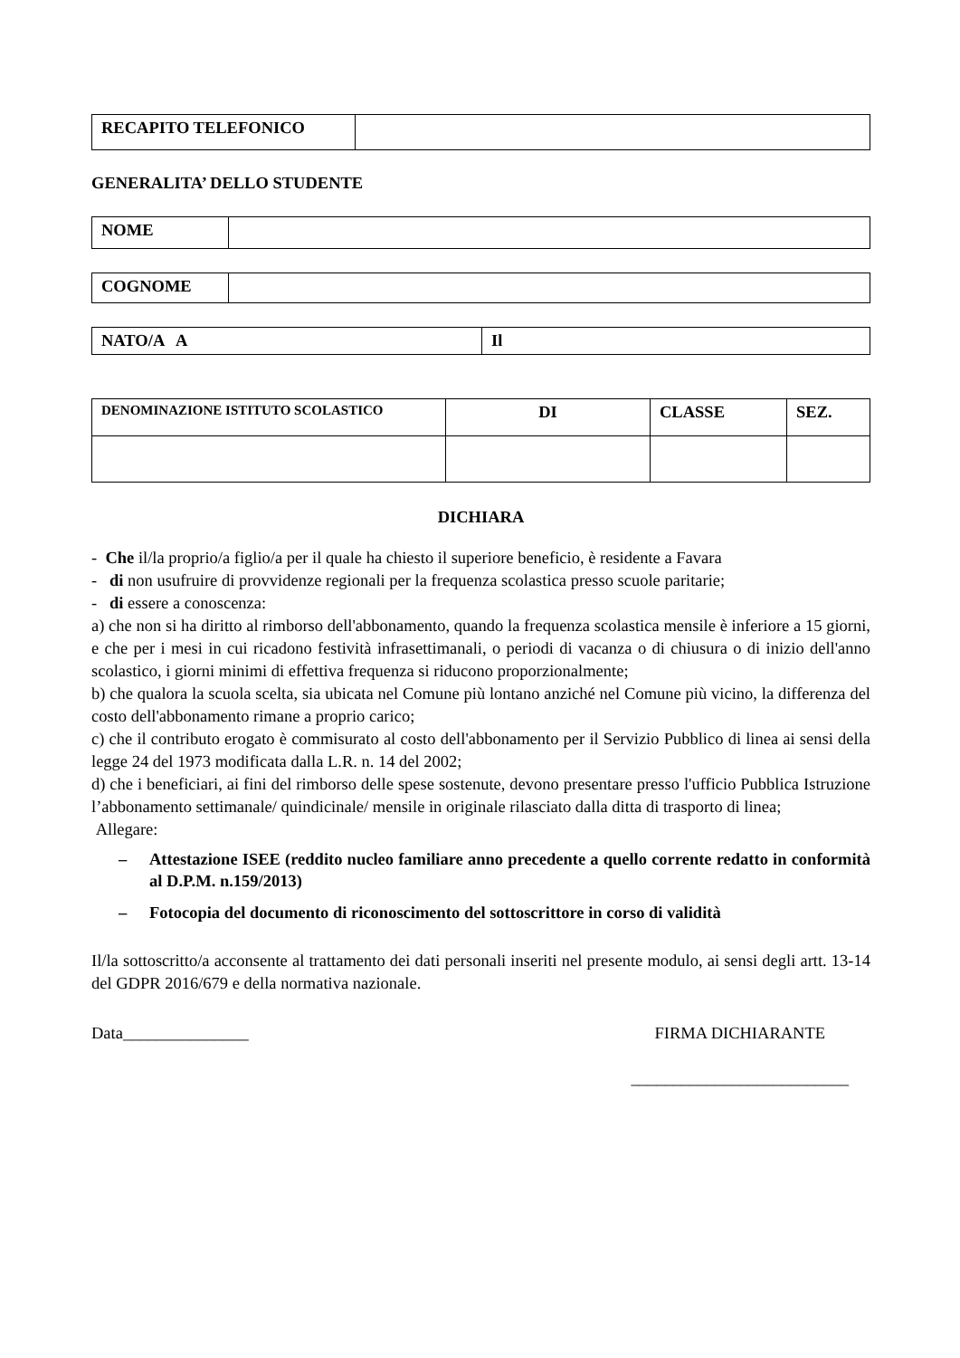| RECAPITO TELEFONICO | |
GENERALITA’ DELLO STUDENTE
| NOME | |
| COGNOME | |
| NATO/A A | Il |
| DENOMINAZIONE ISTITUTO SCOLASTICO | DI | CLASSE | SEZ. |
| --- | --- | --- | --- |
DICHIARA
- Che il/la proprio/a figlio/a per il quale ha chiesto il superiore beneficio, è residente a Favara
- di non usufruire di provvidenze regionali per la frequenza scolastica presso scuole paritarie;
- di essere a conoscenza:
a) che non si ha diritto al rimborso dell'abbonamento, quando la frequenza scolastica mensile è inferiore a 15 giorni, e che per i mesi in cui ricadono festività infrasettimanali, o periodi di vacanza o di chiusura o di inizio dell'anno scolastico, i giorni minimi di effettiva frequenza si riducono proporzionalmente;
b) che qualora la scuola scelta, sia ubicata nel Comune più lontano anziché nel Comune più vicino, la differenza del costo dell'abbonamento rimane a proprio carico;
c) che il contributo erogato è commisurato al costo dell'abbonamento per il Servizio Pubblico di linea ai sensi della legge 24 del 1973 modificata dalla L.R. n. 14 del 2002;
d) che i beneficiari, ai fini del rimborso delle spese sostenute, devono presentare presso l'ufficio Pubblica Istruzione l’abbonamento settimanale/ quindicinale/ mensile in originale rilasciato dalla ditta di trasporto di linea;
Allegare:
– Attestazione ISEE (reddito nucleo familiare anno precedente a quello corrente redatto in conformità al D.P.M. n.159/2013)
– Fotocopia del documento di riconoscimento del sottoscrittore in corso di validità
Il/la sottoscritto/a acconsente al trattamento dei dati personali inseriti nel presente modulo, ai sensi degli artt. 13-14 del GDPR 2016/679 e della normativa nazionale.
Data_______________ FIRMA DICHIARANTE
__________________________